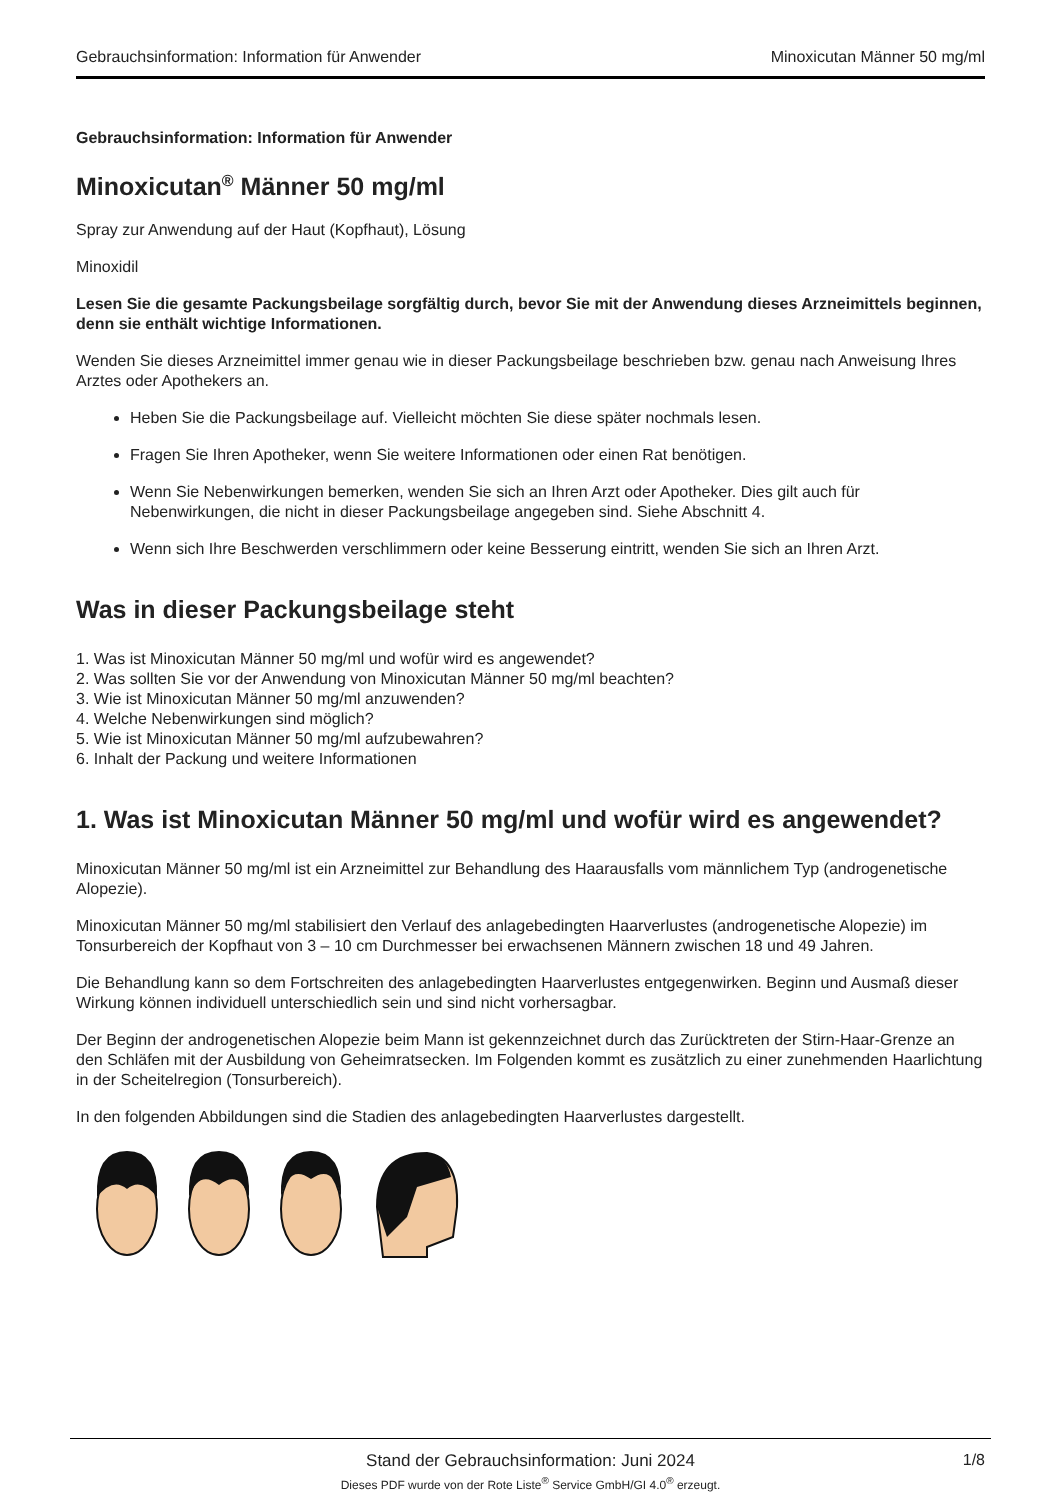Gebrauchsinformation: Information für Anwender Minoxicutan Männer 50 mg/ml
Gebrauchsinformation: Information für Anwender
Minoxicutan<sup>®</sup> Männer 50 mg/ml
Spray zur Anwendung auf der Haut (Kopfhaut), Lösung
Minoxidil
Lesen Sie die gesamte Packungsbeilage sorgfältig durch, bevor Sie mit der Anwendung dieses Arzneimittels beginnen, denn sie enthält wichtige Informationen.
Wenden Sie dieses Arzneimittel immer genau wie in dieser Packungsbeilage beschrieben bzw. genau nach Anweisung Ihres Arztes oder Apothekers an.
Heben Sie die Packungsbeilage auf. Vielleicht möchten Sie diese später nochmals lesen.
Fragen Sie Ihren Apotheker, wenn Sie weitere Informationen oder einen Rat benötigen.
Wenn Sie Nebenwirkungen bemerken, wenden Sie sich an Ihren Arzt oder Apotheker. Dies gilt auch für Nebenwirkungen, die nicht in dieser Packungsbeilage angegeben sind. Siehe Abschnitt 4.
Wenn sich Ihre Beschwerden verschlimmern oder keine Besserung eintritt, wenden Sie sich an Ihren Arzt.
Was in dieser Packungsbeilage steht
1. Was ist Minoxicutan Männer 50 mg/ml und wofür wird es angewendet?
2. Was sollten Sie vor der Anwendung von Minoxicutan Männer 50 mg/ml beachten?
3. Wie ist Minoxicutan Männer 50 mg/ml anzuwenden?
4. Welche Nebenwirkungen sind möglich?
5. Wie ist Minoxicutan Männer 50 mg/ml aufzubewahren?
6. Inhalt der Packung und weitere Informationen
1. Was ist Minoxicutan Männer 50 mg/ml und wofür wird es angewendet?
Minoxicutan Männer 50 mg/ml ist ein Arzneimittel zur Behandlung des Haarausfalls vom männlichem Typ (androgenetische Alopezie).
Minoxicutan Männer 50 mg/ml stabilisiert den Verlauf des anlagebedingten Haarverlustes (androgenetische Alopezie) im Tonsurbereich der Kopfhaut von 3 – 10 cm Durchmesser bei erwachsenen Männern zwischen 18 und 49 Jahren.
Die Behandlung kann so dem Fortschreiten des anlagebedingten Haarverlustes entgegenwirken. Beginn und Ausmaß dieser Wirkung können individuell unterschiedlich sein und sind nicht vorhersagbar.
Der Beginn der androgenetischen Alopezie beim Mann ist gekennzeichnet durch das Zurücktreten der Stirn-Haar-Grenze an den Schläfen mit der Ausbildung von Geheimratsecken. Im Folgenden kommt es zusätzlich zu einer zunehmenden Haarlichtung in der Scheitelregion (Tonsurbereich).
In den folgenden Abbildungen sind die Stadien des anlagebedingten Haarverlustes dargestellt.
Stand der Gebrauchsinformation: Juni 2024
1/8
Dieses PDF wurde von der Rote Liste<sup>®</sup> Service GmbH/GI 4.0<sup>®</sup> erzeugt.